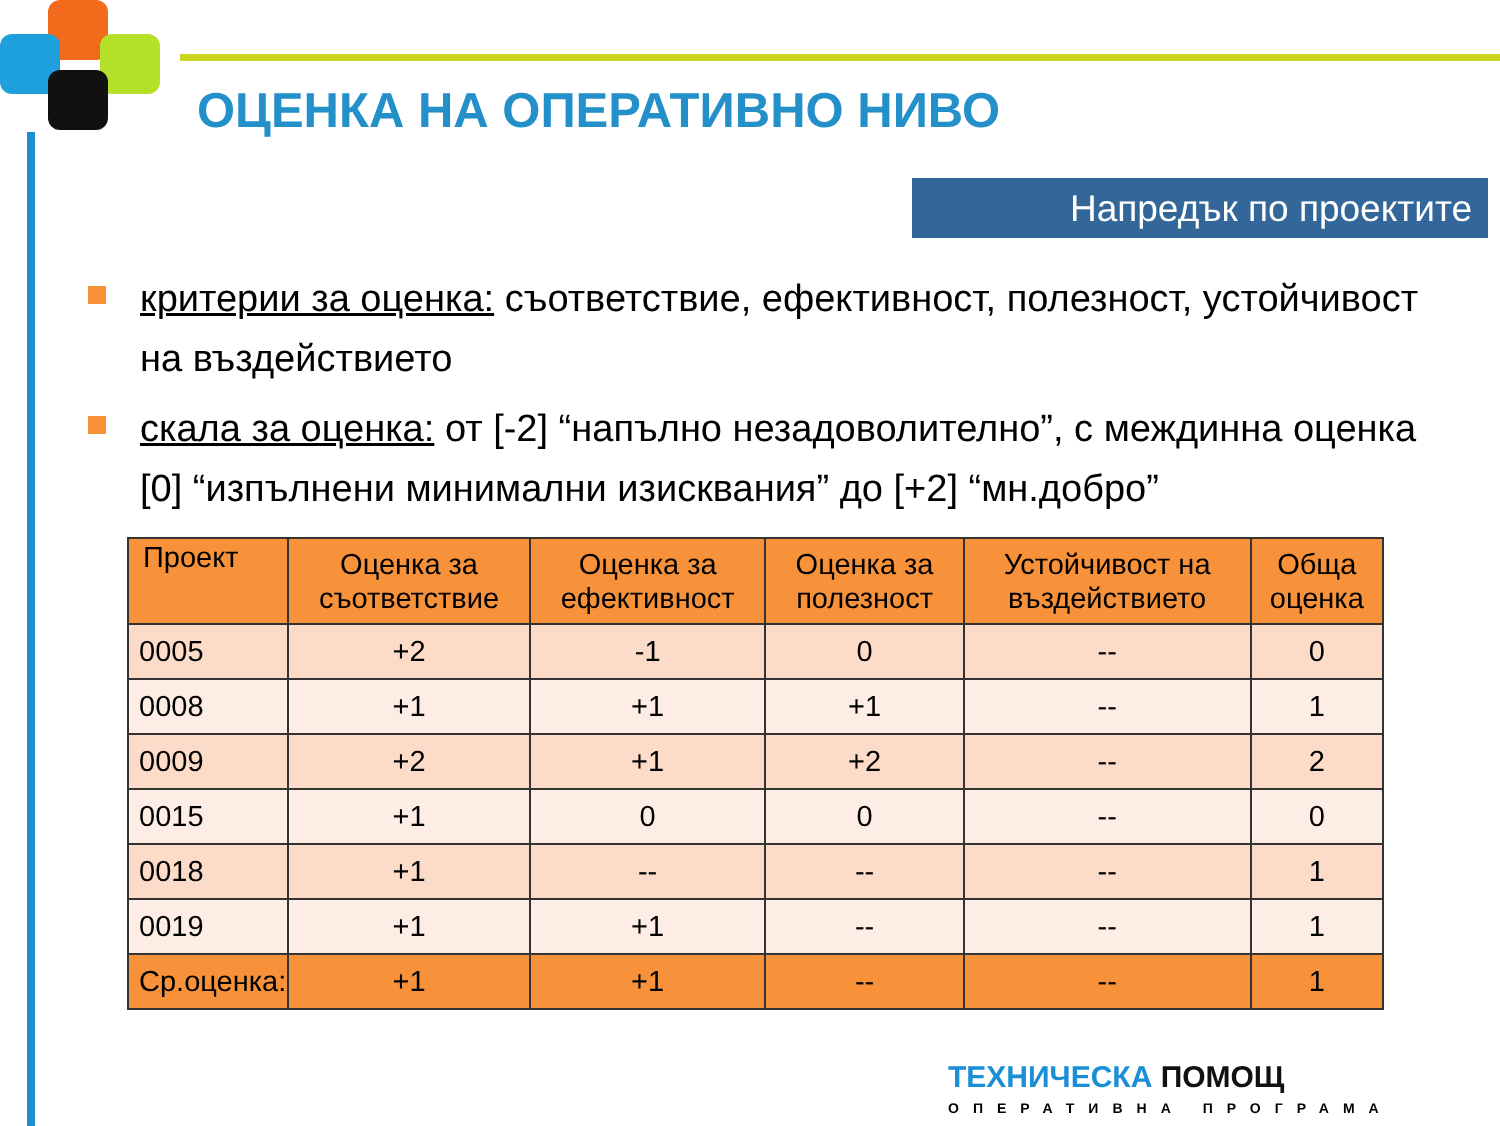ОЦЕНКА НА ОПЕРАТИВНО НИВО
Напредък по проектите
критерии за оценка: съответствие, ефективност, полезност, устойчивост на въздействието
скала за оценка: от [-2] “напълно незадоволително”, с междинна оценка [0] “изпълнени минимални изисквания” до [+2] “мн.добро”
| Проект | Оценка за съответствие | Оценка за ефективност | Оценка за полезност | Устойчивост на въздействието | Обща оценка |
| --- | --- | --- | --- | --- | --- |
| 0005 | +2 | -1 | 0 | -- | 0 |
| 0008 | +1 | +1 | +1 | -- | 1 |
| 0009 | +2 | +1 | +2 | -- | 2 |
| 0015 | +1 | 0 | 0 | -- | 0 |
| 0018 | +1 | -- | -- | -- | 1 |
| 0019 | +1 | +1 | -- | -- | 1 |
| Ср.оценка: | +1 | +1 | -- | -- | 1 |
ТЕХНИЧЕСКА ПОМОЩ
ОПЕРАТИВНА ПРОГРАМА